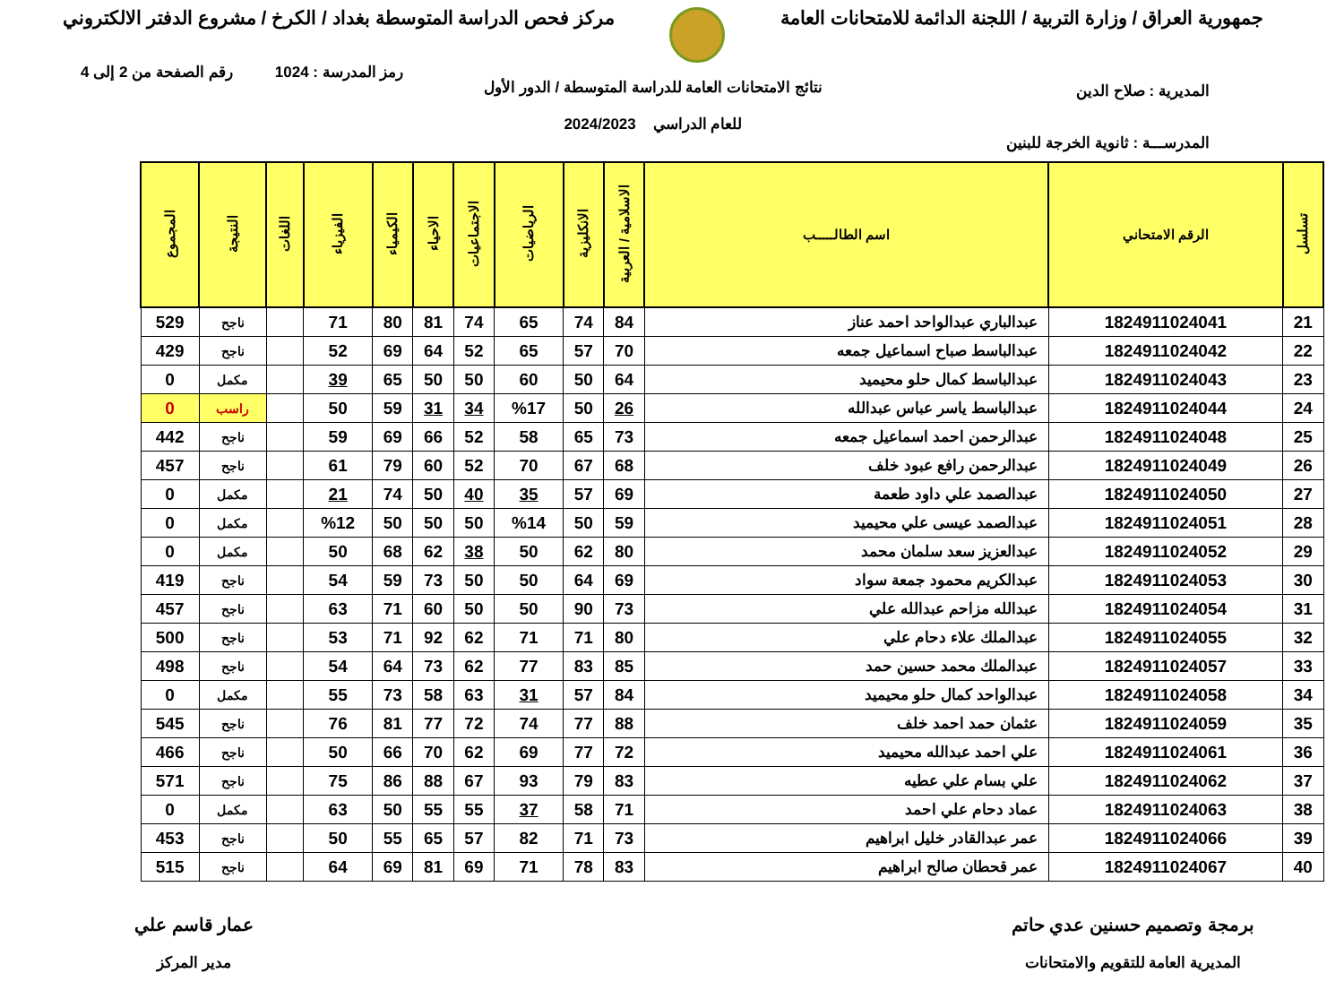جمهورية العراق / وزارة التربية / اللجنة الدائمة للامتحانات العامة
مركز فحص الدراسة المتوسطة بغداد / الكرخ / مشروع الدفتر الالكتروني
رمز المدرسة : 1024 رقم الصفحة من 2 إلى 4
المديرية : صلاح الدين
نتائج الامتحانات العامة للدراسة المتوسطة / الدور الأول
للعام الدراسي 2024/2023
المدرســـة : ثانوية الخرجة للبنين
| تسلسل | الرقم الامتحاني | اسم الطالـــــب | الاسلامية / العربية | الانكليزية | الرياضيات | الاجتماعيات | الاحياء | الكيمياء | الفيزياء | اللغات | النتيجة | المجموع |
| --- | --- | --- | --- | --- | --- | --- | --- | --- | --- | --- | --- | --- |
| 21 | 1824911024041 | عبدالباري عبدالواحد احمد عناز | 84 | 74 | 65 | 74 | 81 | 80 | 71 | | ناجح | 529 |
| 22 | 1824911024042 | عبدالباسط صباح اسماعيل جمعه | 70 | 57 | 65 | 52 | 64 | 69 | 52 | | ناجح | 429 |
| 23 | 1824911024043 | عبدالباسط كمال حلو محيميد | 64 | 50 | 60 | 50 | 50 | 65 | 39 | | مكمل | 0 |
| 24 | 1824911024044 | عبدالباسط ياسر عباس عبدالله | 26 | 50 | %17 | 34 | 31 | 59 | 50 | | راسب | 0 |
| 25 | 1824911024048 | عبدالرحمن احمد اسماعيل جمعه | 73 | 65 | 58 | 52 | 66 | 69 | 59 | | ناجح | 442 |
| 26 | 1824911024049 | عبدالرحمن رافع عبود خلف | 68 | 67 | 70 | 52 | 60 | 79 | 61 | | ناجح | 457 |
| 27 | 1824911024050 | عبدالصمد علي داود طعمة | 69 | 57 | 35 | 40 | 50 | 74 | 21 | | مكمل | 0 |
| 28 | 1824911024051 | عبدالصمد عيسى علي محيميد | 59 | 50 | %14 | 50 | 50 | 50 | %12 | | مكمل | 0 |
| 29 | 1824911024052 | عبدالعزيز سعد سلمان محمد | 80 | 62 | 50 | 38 | 62 | 68 | 50 | | مكمل | 0 |
| 30 | 1824911024053 | عبدالكريم محمود جمعة سواد | 69 | 64 | 50 | 50 | 73 | 59 | 54 | | ناجح | 419 |
| 31 | 1824911024054 | عبدالله مزاحم عبدالله علي | 73 | 90 | 50 | 50 | 60 | 71 | 63 | | ناجح | 457 |
| 32 | 1824911024055 | عبدالملك علاء دحام علي | 80 | 71 | 71 | 62 | 92 | 71 | 53 | | ناجح | 500 |
| 33 | 1824911024057 | عبدالملك محمد حسين حمد | 85 | 83 | 77 | 62 | 73 | 64 | 54 | | ناجح | 498 |
| 34 | 1824911024058 | عبدالواحد كمال حلو محيميد | 84 | 57 | 31 | 63 | 58 | 73 | 55 | | مكمل | 0 |
| 35 | 1824911024059 | عثمان حمد احمد خلف | 88 | 77 | 74 | 72 | 77 | 81 | 76 | | ناجح | 545 |
| 36 | 1824911024061 | علي احمد عبدالله محيميد | 72 | 77 | 69 | 62 | 70 | 66 | 50 | | ناجح | 466 |
| 37 | 1824911024062 | علي بسام علي عطيه | 83 | 79 | 93 | 67 | 88 | 86 | 75 | | ناجح | 571 |
| 38 | 1824911024063 | عماد دحام علي احمد | 71 | 58 | 37 | 55 | 55 | 50 | 63 | | مكمل | 0 |
| 39 | 1824911024066 | عمر عبدالقادر خليل ابراهيم | 73 | 71 | 82 | 57 | 65 | 55 | 50 | | ناجح | 453 |
| 40 | 1824911024067 | عمر قحطان صالح ابراهيم | 83 | 78 | 71 | 69 | 81 | 69 | 64 | | ناجح | 515 |
برمجة وتصميم حسنين عدي حاتم
المديرية العامة للتقويم والامتحانات
عمار قاسم علي
مدير المركز